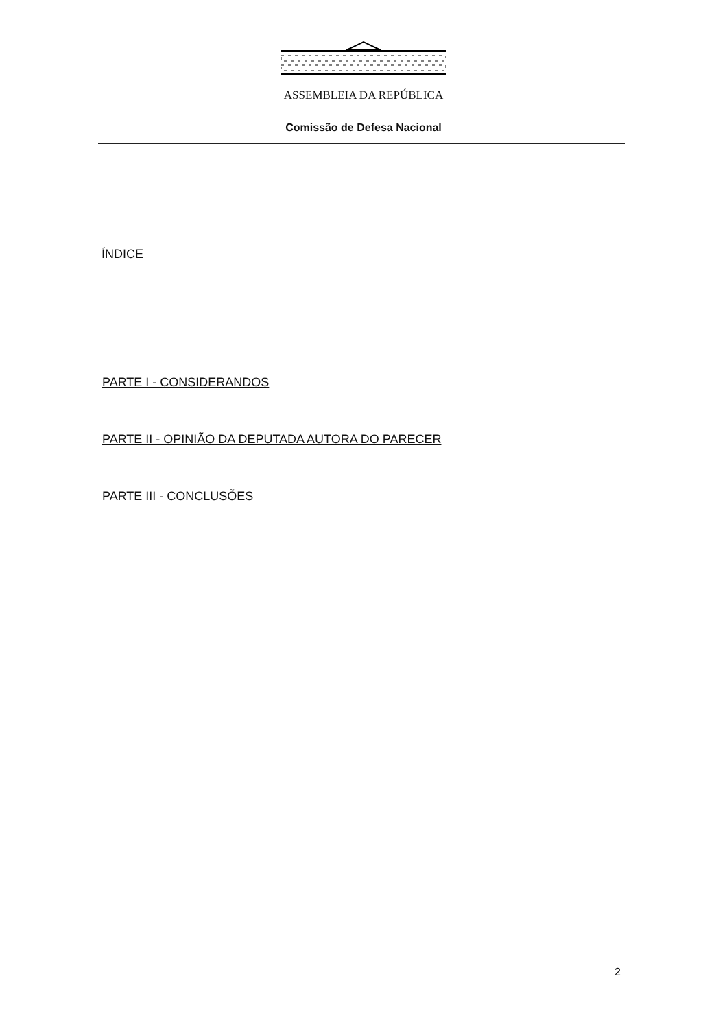ASSEMBLEIA DA REPÚBLICA
Comissão de Defesa Nacional
ÍNDICE
PARTE I - CONSIDERANDOS
PARTE II - OPINIÃO DA DEPUTADA AUTORA DO PARECER
PARTE III - CONCLUSÕES
2